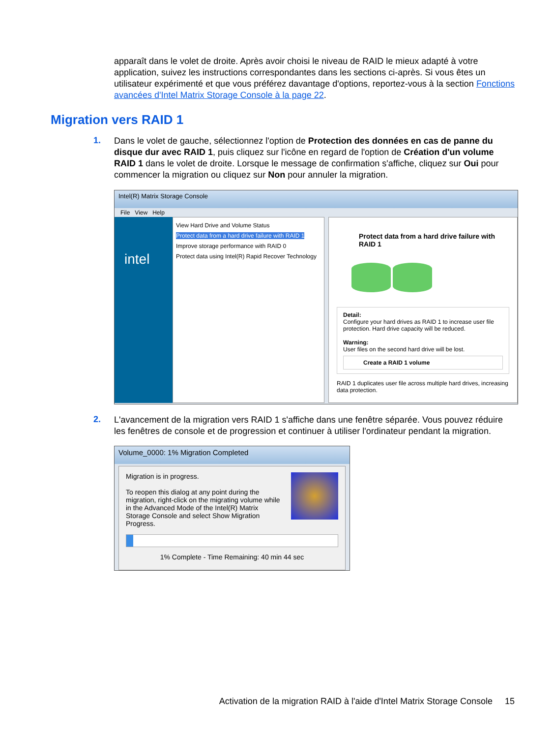apparaît dans le volet de droite. Après avoir choisi le niveau de RAID le mieux adapté à votre application, suivez les instructions correspondantes dans les sections ci-après. Si vous êtes un utilisateur expérimenté et que vous préférez davantage d'options, reportez-vous à la section Fonctions avancées d'Intel Matrix Storage Console à la page 22.
Migration vers RAID 1
1.
Dans le volet de gauche, sélectionnez l'option de Protection des données en cas de panne du disque dur avec RAID 1, puis cliquez sur l'icône en regard de l'option de Création d'un volume RAID 1 dans le volet de droite. Lorsque le message de confirmation s'affiche, cliquez sur Oui pour commencer la migration ou cliquez sur Non pour annuler la migration.
Intel(R) Matrix Storage Console
File View Help
intel
View Hard Drive and Volume Status
Protect data from a hard drive failure with RAID 1
Improve storage performance with RAID 0
Protect data using Intel(R) Rapid Recover Technology
Protect data from a hard drive failure with RAID 1
Detail:
Configure your hard drives as RAID 1 to increase user file protection. Hard drive capacity will be reduced.
Warning:
User files on the second hard drive will be lost.
Create a RAID 1 volume
RAID 1 duplicates user file across multiple hard drives, increasing data protection.
2.
L'avancement de la migration vers RAID 1 s'affiche dans une fenêtre séparée. Vous pouvez réduire les fenêtres de console et de progression et continuer à utiliser l'ordinateur pendant la migration.
Volume_0000: 1% Migration Completed
Migration is in progress.
To reopen this dialog at any point during the migration, right-click on the migrating volume while in the Advanced Mode of the Intel(R) Matrix Storage Console and select Show Migration Progress.
1% Complete - Time Remaining: 40 min 44 sec
Activation de la migration RAID à l'aide d'Intel Matrix Storage Console 15